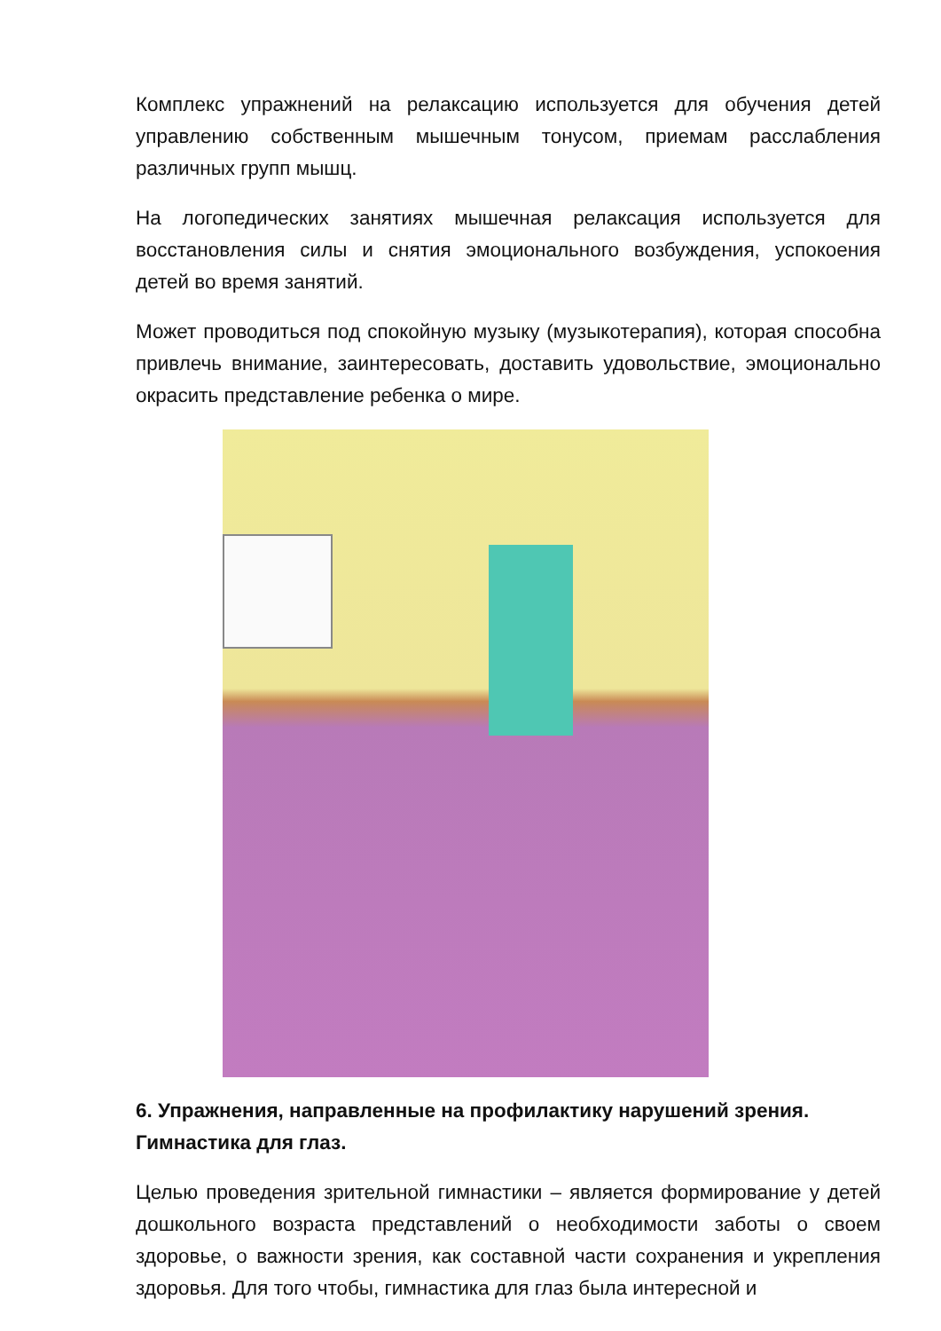Комплекс упражнений на релаксацию используется для обучения детей управлению собственным мышечным тонусом, приемам расслабления различных групп мышц.
На логопедических занятиях мышечная релаксация используется для восстановления силы и снятия эмоционального возбуждения, успокоения детей во время занятий.
Может проводиться под спокойную музыку (музыкотерапия), которая способна привлечь внимание, заинтересовать, доставить удовольствие, эмоционально окрасить представление ребенка о мире.
6. Упражнения, направленные на профилактику нарушений зрения. Гимнастика для глаз.
Целью проведения зрительной гимнастики – является формирование у детей дошкольного возраста представлений о необходимости заботы о своем здоровье, о важности зрения, как составной части сохранения и укрепления здоровья. Для того чтобы, гимнастика для глаз была интересной и